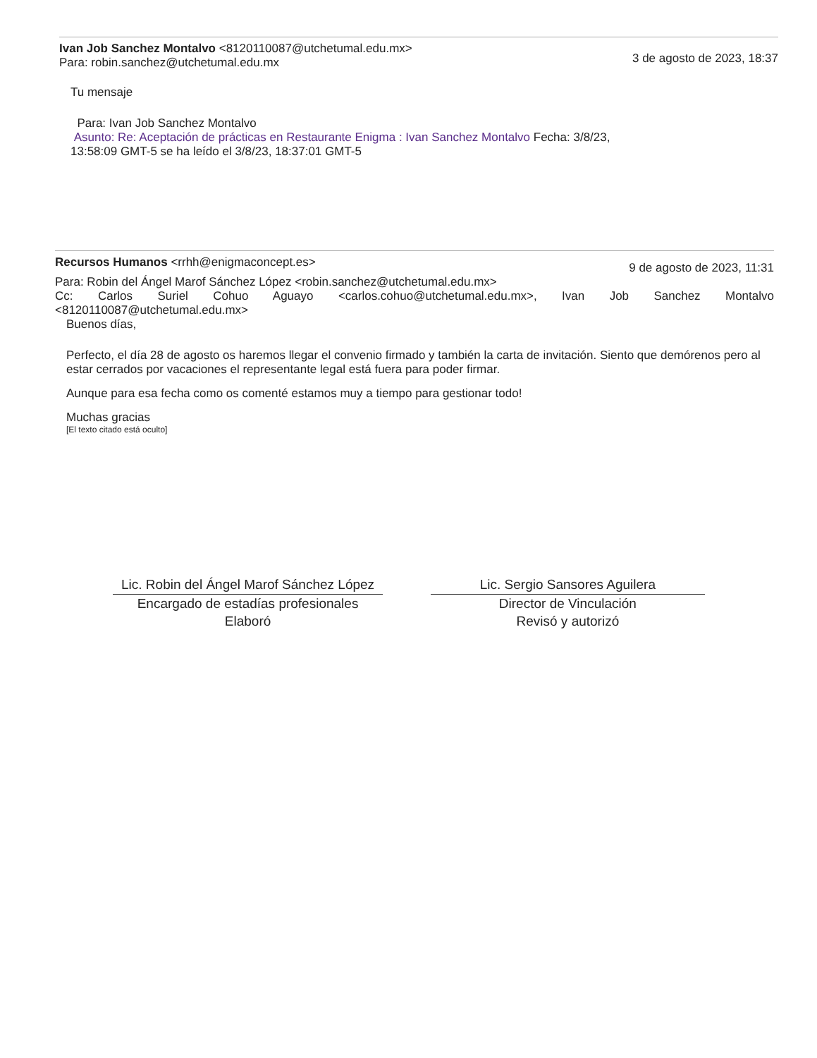Ivan Job Sanchez Montalvo <8120110087@utchetumal.edu.mx>
Para: robin.sanchez@utchetumal.edu.mx
3 de agosto de 2023, 18:37
Tu mensaje
Para: Ivan Job Sanchez Montalvo
Asunto: Re: Aceptación de prácticas en Restaurante Enigma : Ivan Sanchez Montalvo Fecha: 3/8/23, 13:58:09 GMT-5 se ha leído el 3/8/23, 18:37:01 GMT-5
Recursos Humanos <rrhh@enigmaconcept.es>
9 de agosto de 2023, 11:31
Para: Robin del Ángel Marof Sánchez López <robin.sanchez@utchetumal.edu.mx>
Cc: Carlos Suriel Cohuo Aguayo <carlos.cohuo@utchetumal.edu.mx>, Ivan Job Sanchez Montalvo <8120110087@utchetumal.edu.mx>
Buenos días,
Perfecto, el día 28 de agosto os haremos llegar el convenio firmado y también la carta de invitación. Siento que demórenos pero al estar cerrados por vacaciones el representante legal está fuera para poder firmar.
Aunque para esa fecha como os comenté estamos muy a tiempo para gestionar todo!
Muchas gracias
[El texto citado está oculto]
Lic. Robin del Ángel Marof Sánchez López
Encargado de estadías profesionales
Elaboró
Lic. Sergio Sansores Aguilera
Director de Vinculación
Revisó y autorizó